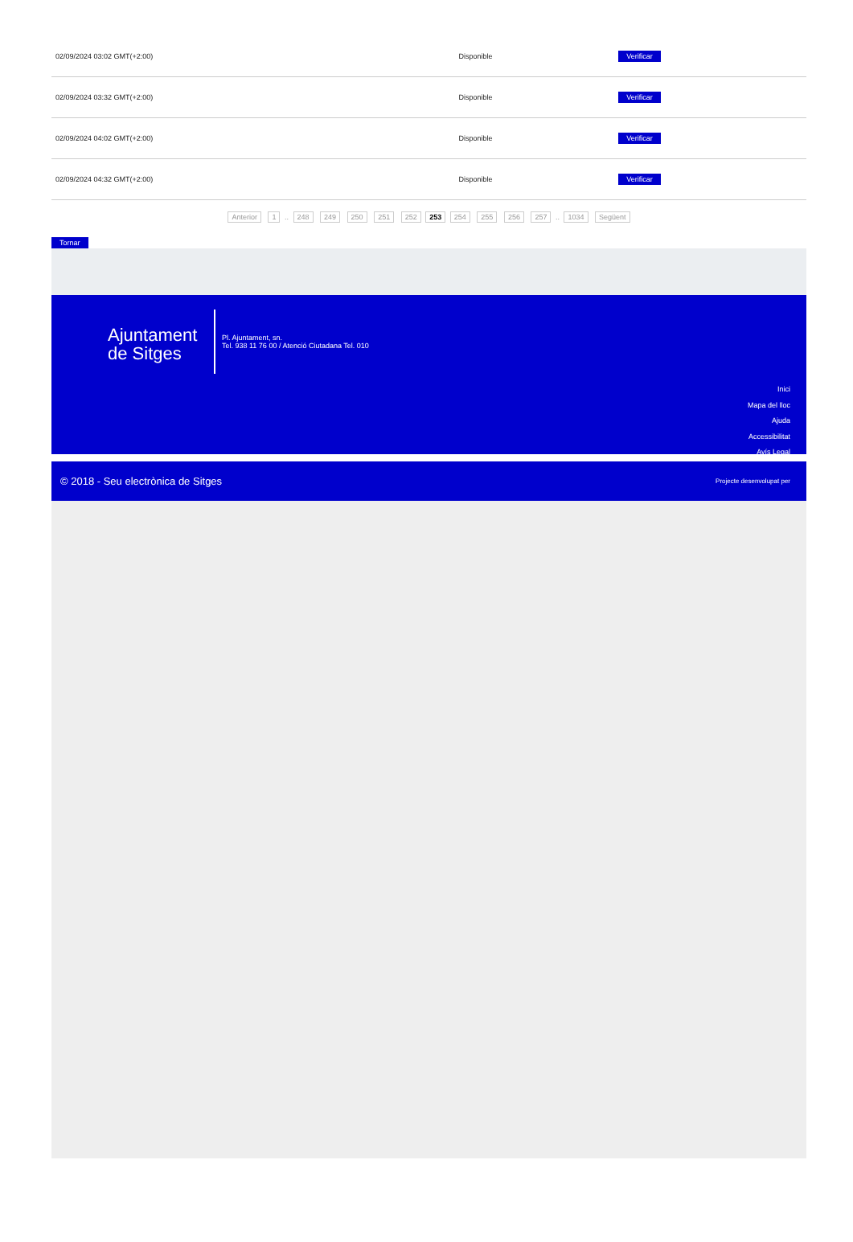| 02/09/2024 03:02 GMT(+2:00) | Disponible | Verificar |
| 02/09/2024 03:32 GMT(+2:00) | Disponible | Verificar |
| 02/09/2024 04:02 GMT(+2:00) | Disponible | Verificar |
| 02/09/2024 04:32 GMT(+2:00) | Disponible | Verificar |
Anterior 1 .. 248 249 250 251 252 253 254 255 256 257 .. 1034 Següent
Tornar
Ajuntament de Sitges
Pl. Ajuntament, sn.
Tel. 938 11 76 00 / Atenció Ciutadana Tel. 010
Inici
Mapa del lloc
Ajuda
Accessibilitat
Avís Legal
© 2018 - Seu electrònica de Sitges Projecte desenvolupat per